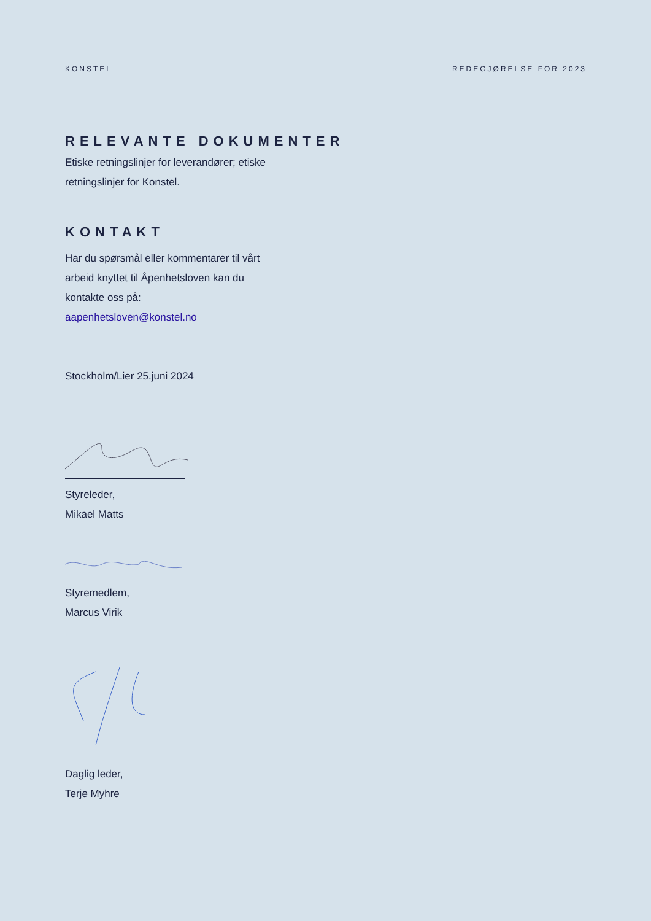KONSTEL REDEGJØRELSE FOR 2023
RELEVANTE DOKUMENTER
Etiske retningslinjer for leverandører; etiske
retningslinjer for Konstel.
KONTAKT
Har du spørsmål eller kommentarer til vårt
arbeid knyttet til Åpenhetsloven kan du
kontakte oss på:
aapenhetsloven@konstel.no
Stockholm/Lier 25.juni 2024
Styreleder,
Mikael Matts
Styremedlem,
Marcus Virik
Daglig leder,
Terje Myhre